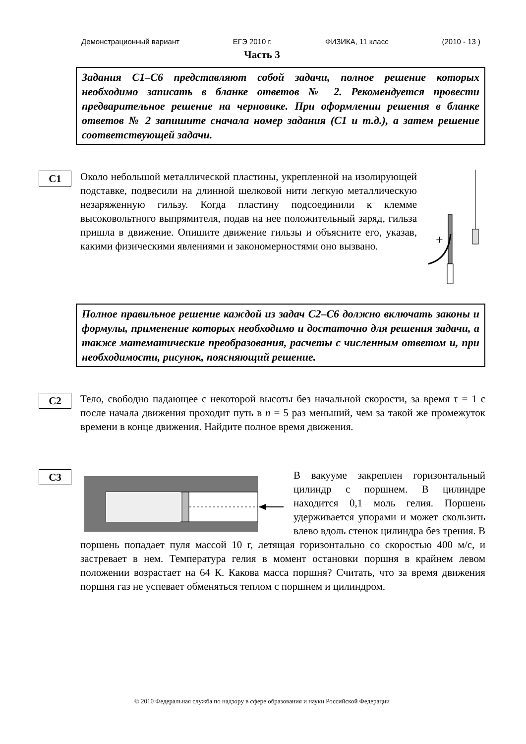Демонстрационный вариант ЕГЭ 2010 г. ФИЗИКА, 11 класс (2010 - 13 )
Часть 3
Задания С1–С6 представляют собой задачи, полное решение которых необходимо записать в бланке ответов № 2. Рекомендуется провести предварительное решение на черновике. При оформлении решения в бланке ответов № 2 запишите сначала номер задания (С1 и т.д.), а затем решение соответствующей задачи.
С1
Около небольшой металлической пластины, укрепленной на изолирующей подставке, подвесили на длинной шелковой нити легкую металлическую незаряженную гильзу. Когда пластину подсоединили к клемме высоковольтного выпрямителя, подав на нее положительный заряд, гильза пришла в движение. Опишите движение гильзы и объясните его, указав, какими физическими явлениями и закономерностями оно вызвано.
+
Полное правильное решение каждой из задач С2–С6 должно включать законы и формулы, применение которых необходимо и достаточно для решения задачи, а также математические преобразования, расчеты с численным ответом и, при необходимости, рисунок, поясняющий решение.
С2
Тело, свободно падающее с некоторой высоты без начальной скорости, за время τ = 1 с после начала движения проходит путь в n = 5 раз меньший, чем за такой же промежуток времени в конце движения. Найдите полное время движения.
С3
В вакууме закреплен горизонтальный цилиндр с поршнем. В цилиндре находится 0,1 моль гелия. Поршень удерживается упорами и может скользить влево вдоль стенок цилиндра без трения. В поршень попадает пуля массой 10 г, летящая горизонтально со скоростью 400 м/с, и застревает в нем. Температура гелия в момент остановки поршня в крайнем левом положении возрастает на 64 К. Какова масса поршня? Считать, что за время движения поршня газ не успевает обменяться теплом с поршнем и цилиндром.
© 2010 Федеральная служба по надзору в сфере образования и науки Российской Федерации